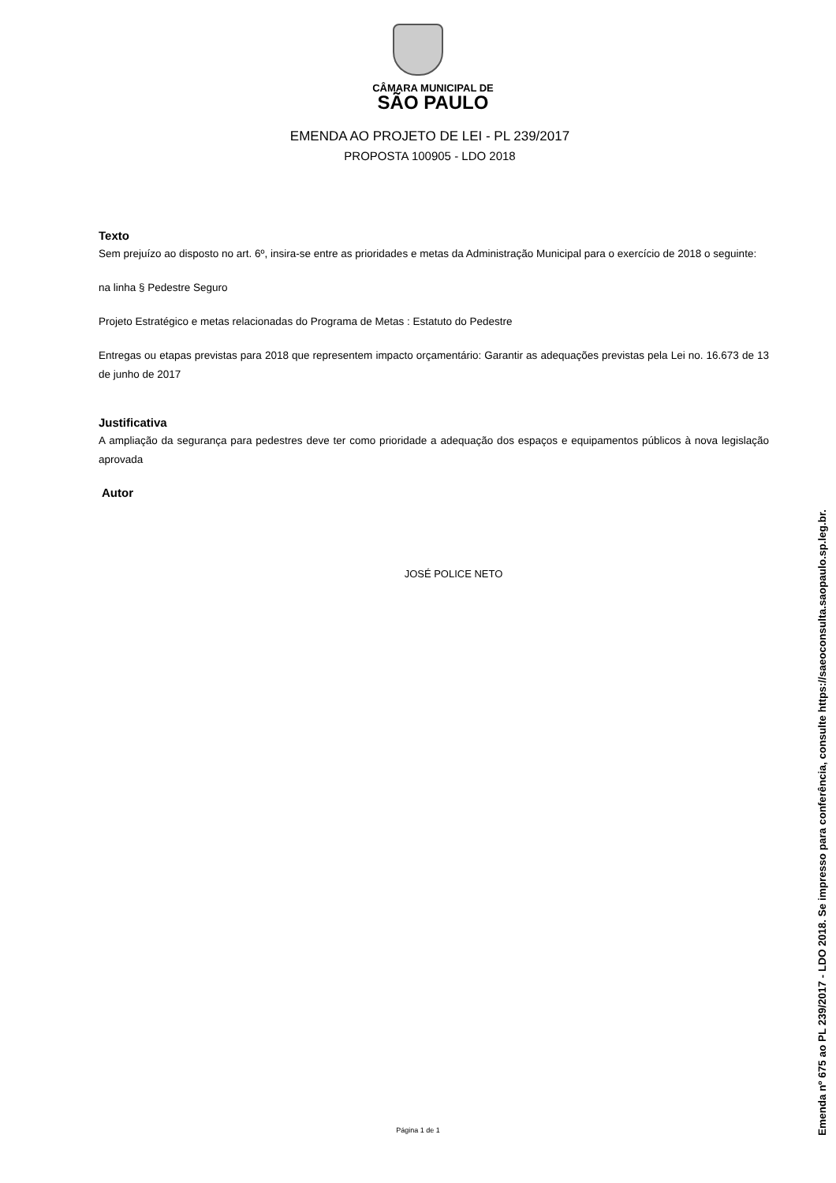CÂMARA MUNICIPAL DE
SÃO PAULO
EMENDA AO PROJETO DE LEI - PL 239/2017
PROPOSTA 100905 - LDO 2018
Texto
Sem prejuízo ao disposto no art. 6º, insira-se entre as prioridades e metas da Administração Municipal para o exercício de 2018 o seguinte:
na linha § Pedestre Seguro
Projeto Estratégico e metas relacionadas do Programa de Metas : Estatuto do Pedestre
Entregas ou etapas previstas para 2018 que representem impacto orçamentário: Garantir as adequações previstas pela Lei no. 16.673 de 13 de junho de 2017
Justificativa
A ampliação da segurança para pedestres deve ter como prioridade a adequação dos espaços e equipamentos públicos à nova legislação aprovada
Autor
JOSÉ POLICE NETO
Página 1 de 1
Emenda nº 675 ao PL 239/2017 - LDO 2018. Se impresso para conferência, consulte https://saeoconsulta.saopaulo.sp.leg.br.